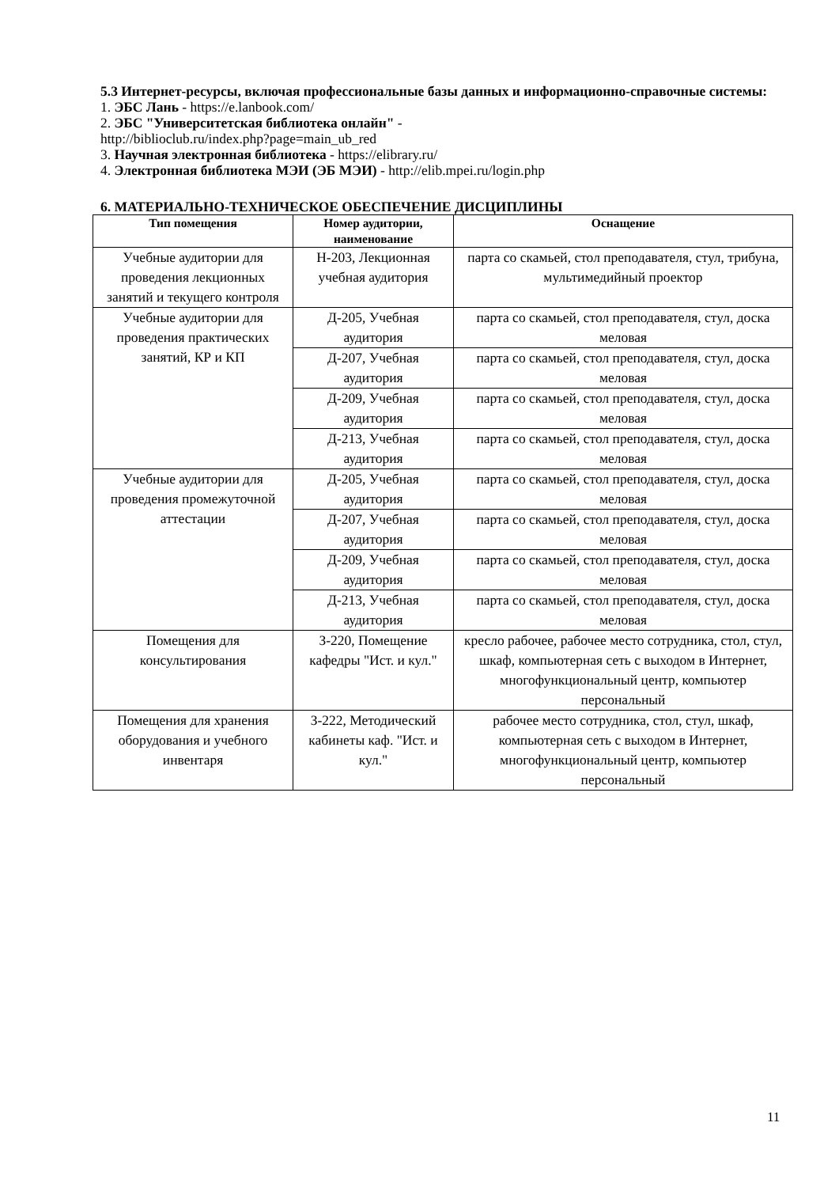5.3 Интернет-ресурсы, включая профессиональные базы данных и информационно-справочные системы:
1. ЭБС Лань - https://e.lanbook.com/
2. ЭБС "Университетская библиотека онлайн" -
http://biblioclub.ru/index.php?page=main_ub_red
3. Научная электронная библиотека - https://elibrary.ru/
4. Электронная библиотека МЭИ (ЭБ МЭИ) - http://elib.mpei.ru/login.php
6. МАТЕРИАЛЬНО-ТЕХНИЧЕСКОЕ ОБЕСПЕЧЕНИЕ ДИСЦИПЛИНЫ
| Тип помещения | Номер аудитории, наименование | Оснащение |
| --- | --- | --- |
| Учебные аудитории для проведения лекционных занятий и текущего контроля | Н-203, Лекционная учебная аудитория | парта со скамьей, стол преподавателя, стул, трибуна, мультимедийный проектор |
| Учебные аудитории для проведения практических занятий, КР и КП | Д-205, Учебная аудитория | парта со скамьей, стол преподавателя, стул, доска меловая |
| | Д-207, Учебная аудитория | парта со скамьей, стол преподавателя, стул, доска меловая |
| | Д-209, Учебная аудитория | парта со скамьей, стол преподавателя, стул, доска меловая |
| | Д-213, Учебная аудитория | парта со скамьей, стол преподавателя, стул, доска меловая |
| Учебные аудитории для проведения промежуточной аттестации | Д-205, Учебная аудитория | парта со скамьей, стол преподавателя, стул, доска меловая |
| | Д-207, Учебная аудитория | парта со скамьей, стол преподавателя, стул, доска меловая |
| | Д-209, Учебная аудитория | парта со скамьей, стол преподавателя, стул, доска меловая |
| | Д-213, Учебная аудитория | парта со скамьей, стол преподавателя, стул, доска меловая |
| Помещения для консультирования | З-220, Помещение кафедры "Ист. и кул." | кресло рабочее, рабочее место сотрудника, стол, стул, шкаф, компьютерная сеть с выходом в Интернет, многофункциональный центр, компьютер персональный |
| Помещения для хранения оборудования и учебного инвентаря | З-222, Методический кабинеты каф. "Ист. и кул." | рабочее место сотрудника, стол, стул, шкаф, компьютерная сеть с выходом в Интернет, многофункциональный центр, компьютер персональный |
11